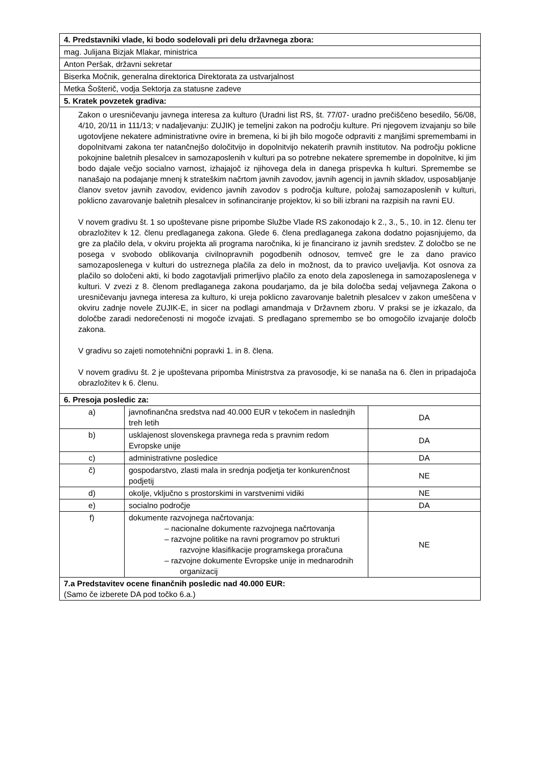| 4. Predstavniki vlade, ki bodo sodelovali pri delu državnega zbora: | | |
| --- | --- | --- |
| mag. Julijana Bizjak Mlakar, ministrica | | |
| Anton Peršak, državni sekretar | | |
| Biserka Močnik, generalna direktorica Direktorata za ustvarjalnost | | |
| Metka Šošterič, vodja Sektorja za statusne zadeve | | |
| 5. Kratek povzetek gradiva: | | |
| Zakon o uresničevanju javnega interesa za kulturo (Uradni list RS, št. 77/07- uradno prečiščeno besedilo, 56/08, 4/10, 20/11 in 111/13; v nadaljevanju: ZUJIK) je temeljni zakon na področju kulture. Pri njegovem izvajanju so bile ugotovljene nekatere administrativne ovire in bremena, ki bi jih bilo mogoče odpraviti z manjšimi spremembami in dopolnitvami zakona ter natančnejšo določitvijo in dopolnitvijo nekaterih pravnih institutov. Na področju poklicne pokojnine baletnih plesalcev in samozaposlenih v kulturi pa so potrebne nekatere spremembe in dopolnitve, ki jim bodo dajale večjo socialno varnost, izhajajoč iz njihovega dela in danega prispevka h kulturi. Spremembe se nanašajo na podajanje mnenj k strateškim načrtom javnih zavodov, javnih agencij in javnih skladov, usposabljanje članov svetov javnih zavodov, evidenco javnih zavodov s področja kulture, položaj samozaposlenih v kulturi, poklicno zavarovanje baletnih plesalcev in sofinanciranje projektov, ki so bili izbrani na razpisih na ravni EU. V novem gradivu št. 1 so upoštevane pisne pripombe Službe Vlade RS zakonodajo k 2., 3., 5., 10. in 12. členu ter obrazložitev k 12. členu predlaganega zakona. Glede 6. člena predlaganega zakona dodatno pojasnjujemo, da gre za plačilo dela, v okviru projekta ali programa naročnika, ki je financirano iz javnih sredstev. Z določbo se ne posega v svobodo oblikovanja civilnopravnih pogodbenih odnosov, temveč gre le za dano pravico samozaposlenega v kulturi do ustreznega plačila za delo in možnost, da to pravico uveljavlja. Kot osnova za plačilo so določeni akti, ki bodo zagotavljali primerljivo plačilo za enoto dela zaposlenega in samozaposlenega v kulturi. V zvezi z 8. členom predlaganega zakona poudarjamo, da je bila določba sedaj veljavnega Zakona o uresničevanju javnega interesa za kulturo, ki ureja poklicno zavarovanje baletnih plesalcev v zakon umeščena v okviru zadnje novele ZUJIK-E, in sicer na podlagi amandmaja v Državnem zboru. V praksi se je izkazalo, da določbe zaradi nedorečenosti ni mogoče izvajati. S predlagano spremembo se bo omogočilo izvajanje določb zakona. V gradivu so zajeti nomotehnični popravki 1. in 8. člena. V novem gradivu št. 2 je upoštevana pripomba Ministrstva za pravosodje, ki se nanaša na 6. člen in pripadajoča obrazložitev k 6. členu. | | |
| 6. Presoja posledic za: | | |
| a) | javnofinančna sredstva nad 40.000 EUR v tekočem in naslednjih treh letih | DA |
| b) | usklajenost slovenskega pravnega reda s pravnim redom Evropske unije | DA |
| c) | administrativne posledice | DA |
| č) | gospodarstvo, zlasti mala in srednja podjetja ter konkurenčnost podjetij | NE |
| d) | okolje, vključno s prostorskimi in varstvenimi vidiki | NE |
| e) | socialno področje | DA |
| f) | dokumente razvojnega načrtovanja: – nacionalne dokumente razvojnega načrtovanja – razvojne politike na ravni programov po strukturi razvojne klasifikacije programskega proračuna – razvojne dokumente Evropske unije in mednarodnih organizacij | NE |
| 7.a Predstavitev ocene finančnih posledic nad 40.000 EUR: (Samo če izberete DA pod točko 6.a.) | | |